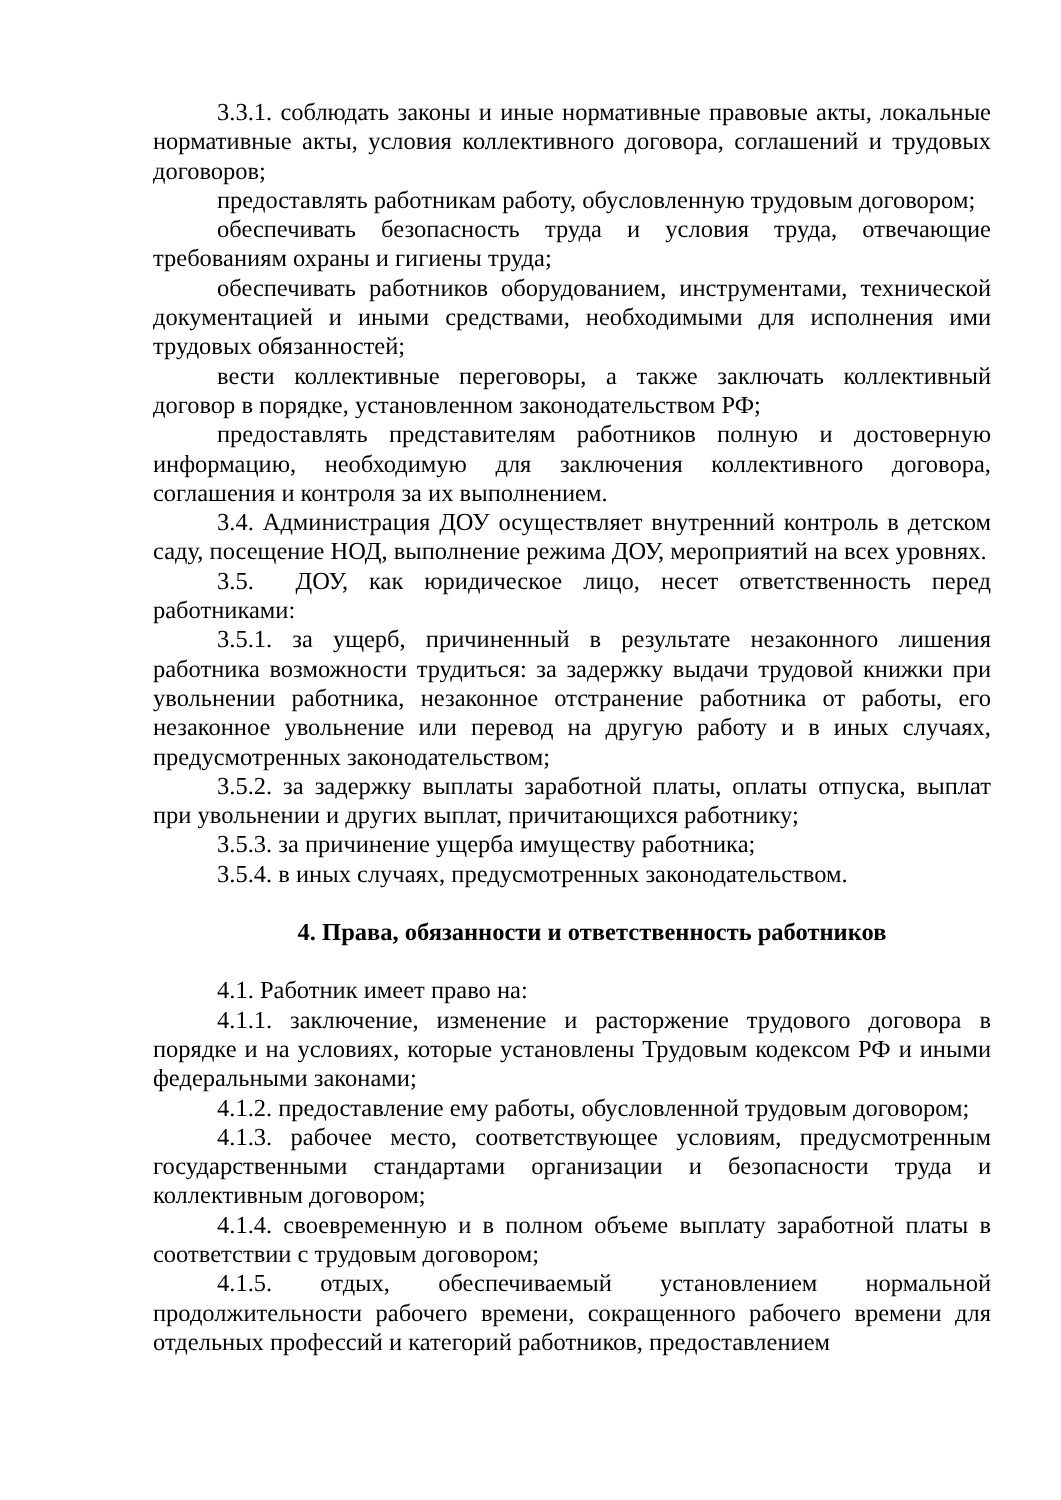3.3.1. соблюдать законы и иные нормативные правовые акты, локальные нормативные акты, условия коллективного договора, соглашений и трудовых договоров;
предоставлять работникам работу, обусловленную трудовым договором;
обеспечивать безопасность труда и условия труда, отвечающие требованиям охраны и гигиены труда;
обеспечивать работников оборудованием, инструментами, технической документацией и иными средствами, необходимыми для исполнения ими трудовых обязанностей;
вести коллективные переговоры, а также заключать коллективный договор в порядке, установленном законодательством РФ;
предоставлять представителям работников полную и достоверную информацию, необходимую для заключения коллективного договора, соглашения и контроля за их выполнением.
3.4. Администрация ДОУ осуществляет внутренний контроль в детском саду, посещение НОД, выполнение режима ДОУ, мероприятий на всех уровнях.
3.5. ДОУ, как юридическое лицо, несет ответственность перед работниками:
3.5.1. за ущерб, причиненный в результате незаконного лишения работника возможности трудиться: за задержку выдачи трудовой книжки при увольнении работника, незаконное отстранение работника от работы, его незаконное увольнение или перевод на другую работу и в иных случаях, предусмотренных законодательством;
3.5.2. за задержку выплаты заработной платы, оплаты отпуска, выплат при увольнении и других выплат, причитающихся работнику;
3.5.3. за причинение ущерба имуществу работника;
3.5.4. в иных случаях, предусмотренных законодательством.
4. Права, обязанности и ответственность работников
4.1. Работник имеет право на:
4.1.1. заключение, изменение и расторжение трудового договора в порядке и на условиях, которые установлены Трудовым кодексом РФ и иными федеральными законами;
4.1.2. предоставление ему работы, обусловленной трудовым договором;
4.1.3. рабочее место, соответствующее условиям, предусмотренным государственными стандартами организации и безопасности труда и коллективным договором;
4.1.4. своевременную и в полном объеме выплату заработной платы в соответствии с трудовым договором;
4.1.5. отдых, обеспечиваемый установлением нормальной продолжительности рабочего времени, сокращенного рабочего времени для отдельных профессий и категорий работников, предоставлением